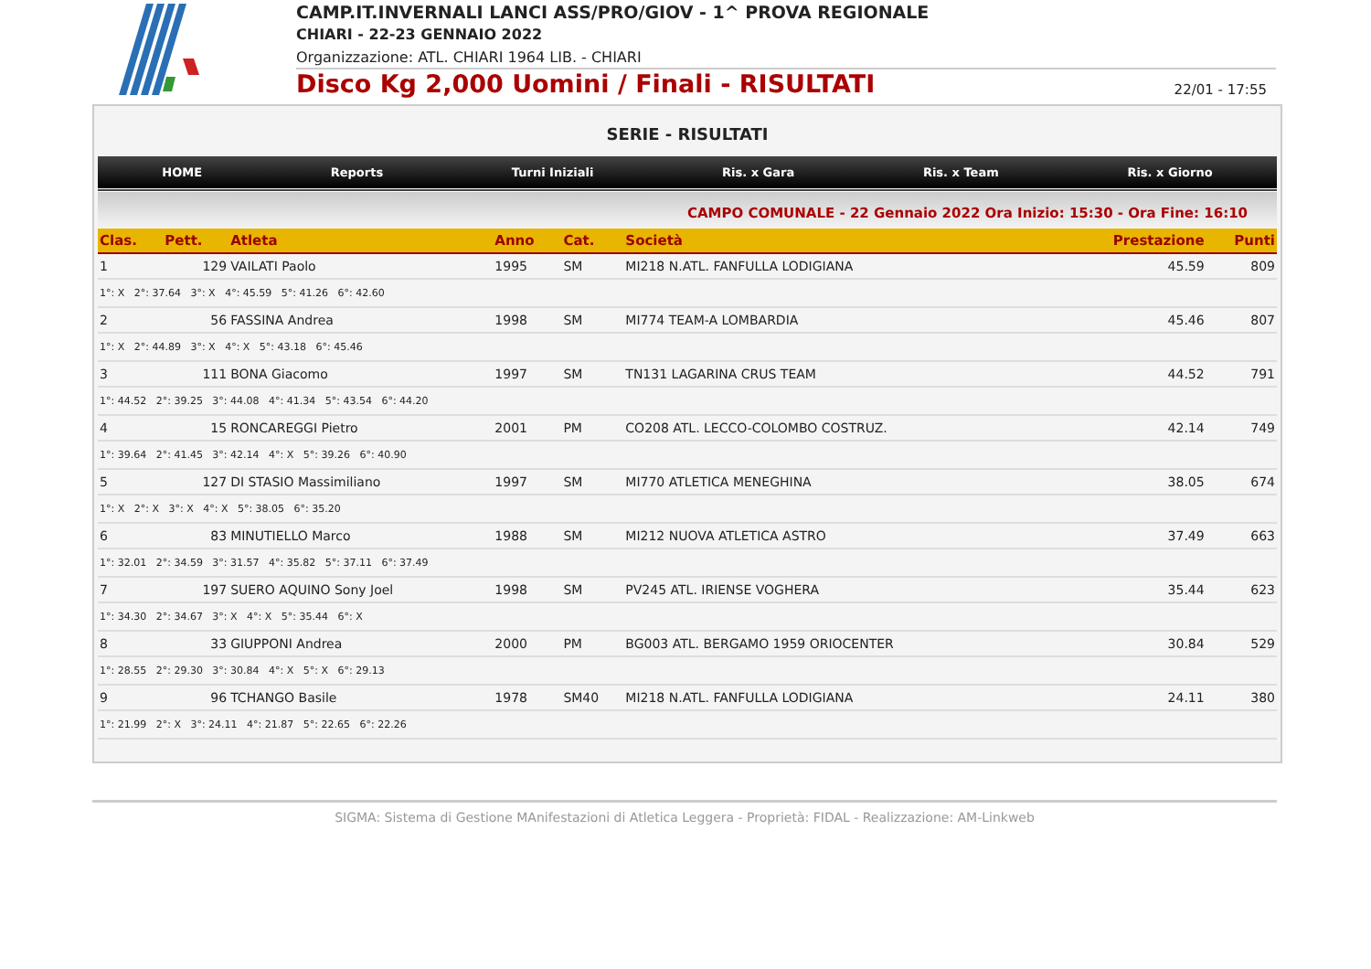CAMP.IT.INVERNALI LANCI ASS/PRO/GIOV - 1^ PROVA REGIONALE
CHIARI - 22-23 GENNAIO 2022
Organizzazione: ATL. CHIARI 1964 LIB. - CHIARI
Disco Kg 2,000 Uomini / Finali - RISULTATI 22/01 - 17:55
SERIE - RISULTATI
HOME Reports Turni Iniziali Ris. x Gara Ris. x Team Ris. x Giorno
CAMPO COMUNALE - 22 Gennaio 2022 Ora Inizio: 15:30 - Ora Fine: 16:10
| Clas. | Pett. | Atleta | | Anno | Cat. | Società | Prestazione | Punti |
| --- | --- | --- | --- | --- | --- | --- | --- | --- |
| 1 | 129 | VAILATI Paolo | | 1995 | SM | MI218 N.ATL. FANFULLA LODIGIANA | 45.59 | 809 |
| 1°: X 2°: 37.64 3°: X 4°: 45.59 5°: 41.26 6°: 42.60 | | | | | | | | |
| 2 | 56 | FASSINA Andrea | | 1998 | SM | MI774 TEAM-A LOMBARDIA | 45.46 | 807 |
| 1°: X 2°: 44.89 3°: X 4°: X 5°: 43.18 6°: 45.46 | | | | | | | | |
| 3 | 111 | BONA Giacomo | | 1997 | SM | TN131 LAGARINA CRUS TEAM | 44.52 | 791 |
| 1°: 44.52 2°: 39.25 3°: 44.08 4°: 41.34 5°: 43.54 6°: 44.20 | | | | | | | | |
| 4 | 15 | RONCAREGGI Pietro | | 2001 | PM | CO208 ATL. LECCO-COLOMBO COSTRUZ. | 42.14 | 749 |
| 1°: 39.64 2°: 41.45 3°: 42.14 4°: X 5°: 39.26 6°: 40.90 | | | | | | | | |
| 5 | 127 | DI STASIO Massimiliano | | 1997 | SM | MI770 ATLETICA MENEGHINA | 38.05 | 674 |
| 1°: X 2°: X 3°: X 4°: X 5°: 38.05 6°: 35.20 | | | | | | | | |
| 6 | 83 | MINUTIELLO Marco | | 1988 | SM | MI212 NUOVA ATLETICA ASTRO | 37.49 | 663 |
| 1°: 32.01 2°: 34.59 3°: 31.57 4°: 35.82 5°: 37.11 6°: 37.49 | | | | | | | | |
| 7 | 197 | SUERO AQUINO Sony Joel | | 1998 | SM | PV245 ATL. IRIENSE VOGHERA | 35.44 | 623 |
| 1°: 34.30 2°: 34.67 3°: X 4°: X 5°: 35.44 6°: X | | | | | | | | |
| 8 | 33 | GIUPPONI Andrea | | 2000 | PM | BG003 ATL. BERGAMO 1959 ORIOCENTER | 30.84 | 529 |
| 1°: 28.55 2°: 29.30 3°: 30.84 4°: X 5°: X 6°: 29.13 | | | | | | | | |
| 9 | 96 | TCHANGO Basile | | 1978 | SM40 | MI218 N.ATL. FANFULLA LODIGIANA | 24.11 | 380 |
| 1°: 21.99 2°: X 3°: 24.11 4°: 21.87 5°: 22.65 6°: 22.26 | | | | | | | | |
SIGMA: Sistema di Gestione MAnifestazioni di Atletica Leggera - Proprietà: FIDAL - Realizzazione: AM-Linkweb